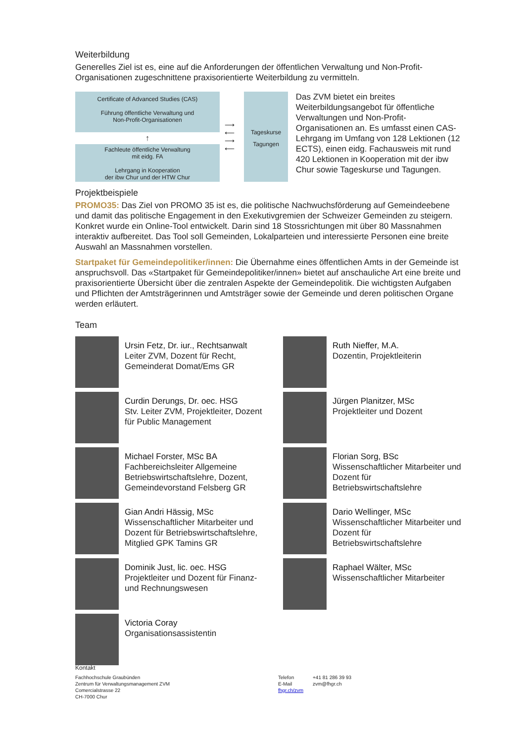Weiterbildung
Generelles Ziel ist es, eine auf die Anforderungen der öffentlichen Verwaltung und Non-Profit-Organisationen zugeschnittene praxisorientierte Weiterbildung zu vermitteln.
Certificate of Advanced Studies (CAS)
Führung öffentliche Verwaltung und
Non-Profit-Organisationen
↑
Fachleute öffentliche Verwaltung
mit eidg. FA
Lehrgang in Kooperation
der ibw Chur und der HTW Chur
⟶ ⟵ ⟶ ⟵
Tageskurse
Tagungen
Das ZVM bietet ein breites Weiterbildungsangebot für öffentliche Verwaltungen und Non-Profit-Organisationen an. Es umfasst einen CAS-Lehrgang im Umfang von 128 Lektionen (12 ECTS), einen eidg. Fachausweis mit rund 420 Lektionen in Kooperation mit der ibw Chur sowie Tageskurse und Tagungen.
Projektbeispiele
PROMO35: Das Ziel von PROMO 35 ist es, die politische Nachwuchsförderung auf Gemeindeebene und damit das politische Engagement in den Exekutivgremien der Schweizer Gemeinden zu steigern. Konkret wurde ein Online-Tool entwickelt. Darin sind 18 Stossrichtungen mit über 80 Massnahmen interaktiv aufbereitet. Das Tool soll Gemeinden, Lokalparteien und interessierte Personen eine breite Auswahl an Massnahmen vorstellen.
Startpaket für Gemeindepolitiker/innen: Die Übernahme eines öffentlichen Amts in der Gemeinde ist anspruchsvoll. Das «Startpaket für Gemeindepolitiker/innen» bietet auf anschauliche Art eine breite und praxisorientierte Übersicht über die zentralen Aspekte der Gemeindepolitik. Die wichtigsten Aufgaben und Pflichten der Amtsträgerinnen und Amtsträger sowie der Gemeinde und deren politischen Organe werden erläutert.
Team
Ursin Fetz, Dr. iur., Rechtsanwalt
Leiter ZVM, Dozent für Recht, Gemeinderat Domat/Ems GR
Curdin Derungs, Dr. oec. HSG
Stv. Leiter ZVM, Projektleiter, Dozent für Public Management
Michael Forster, MSc BA
Fachbereichsleiter Allgemeine Betriebswirtschaftslehre, Dozent, Gemeindevorstand Felsberg GR
Gian Andri Hässig, MSc
Wissenschaftlicher Mitarbeiter und Dozent für Betriebswirtschaftslehre, Mitglied GPK Tamins GR
Dominik Just, lic. oec. HSG
Projektleiter und Dozent für Finanz- und Rechnungswesen
Victoria Coray
Organisationsassistentin
Ruth Nieffer, M.A.
Dozentin, Projektleiterin
Jürgen Planitzer, MSc
Projektleiter und Dozent
Florian Sorg, BSc
Wissenschaftlicher Mitarbeiter und Dozent für Betriebswirtschaftslehre
Dario Wellinger, MSc
Wissenschaftlicher Mitarbeiter und Dozent für Betriebswirtschaftslehre
Raphael Wälter, MSc
Wissenschaftlicher Mitarbeiter
Kontakt
Fachhochschule Graubünden
Zentrum für Verwaltungsmanagement ZVM
Comercialstrasse 22
CH-7000 Chur
Telefon
E-Mail
fhgr.ch/zvm
+41 81 286 39 93
zvm@fhgr.ch